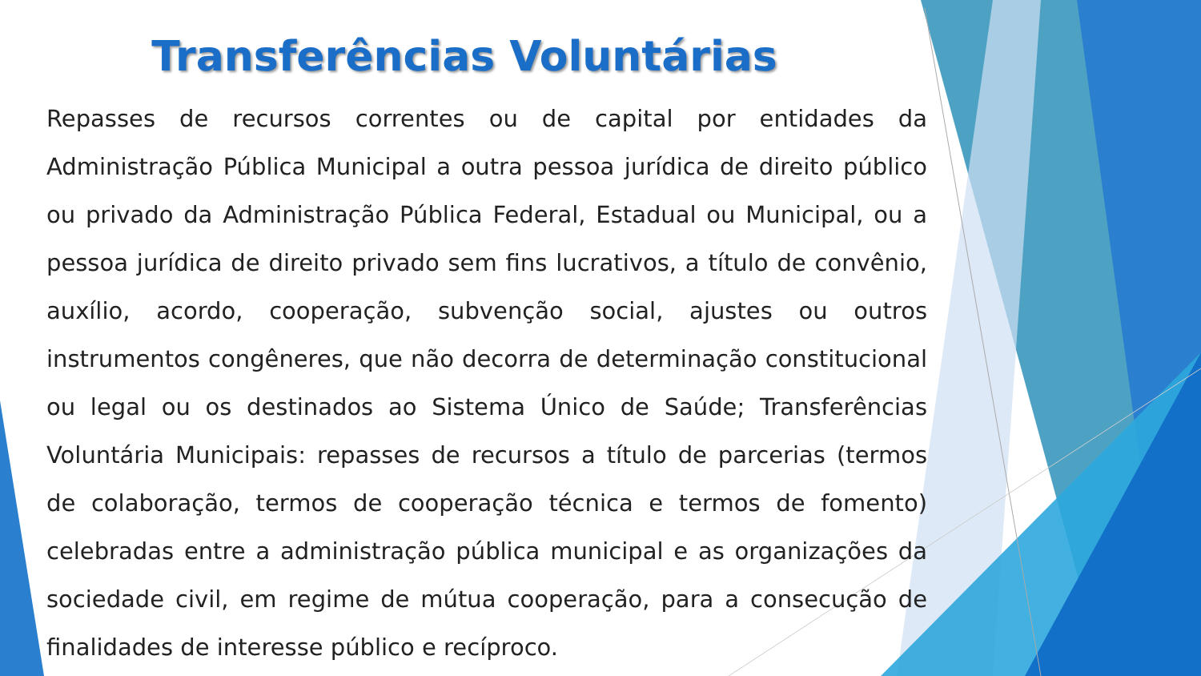Transferências Voluntárias
Repasses de recursos correntes ou de capital por entidades da Administração Pública Municipal a outra pessoa jurídica de direito público ou privado da Administração Pública Federal, Estadual ou Municipal, ou a pessoa jurídica de direito privado sem fins lucrativos, a título de convênio, auxílio, acordo, cooperação, subvenção social, ajustes ou outros instrumentos congêneres, que não decorra de determinação constitucional ou legal ou os destinados ao Sistema Único de Saúde; Transferências Voluntária Municipais: repasses de recursos a título de parcerias (termos de colaboração, termos de cooperação técnica e termos de fomento) celebradas entre a administração pública municipal e as organizações da sociedade civil, em regime de mútua cooperação, para a consecução de finalidades de interesse público e recíproco.